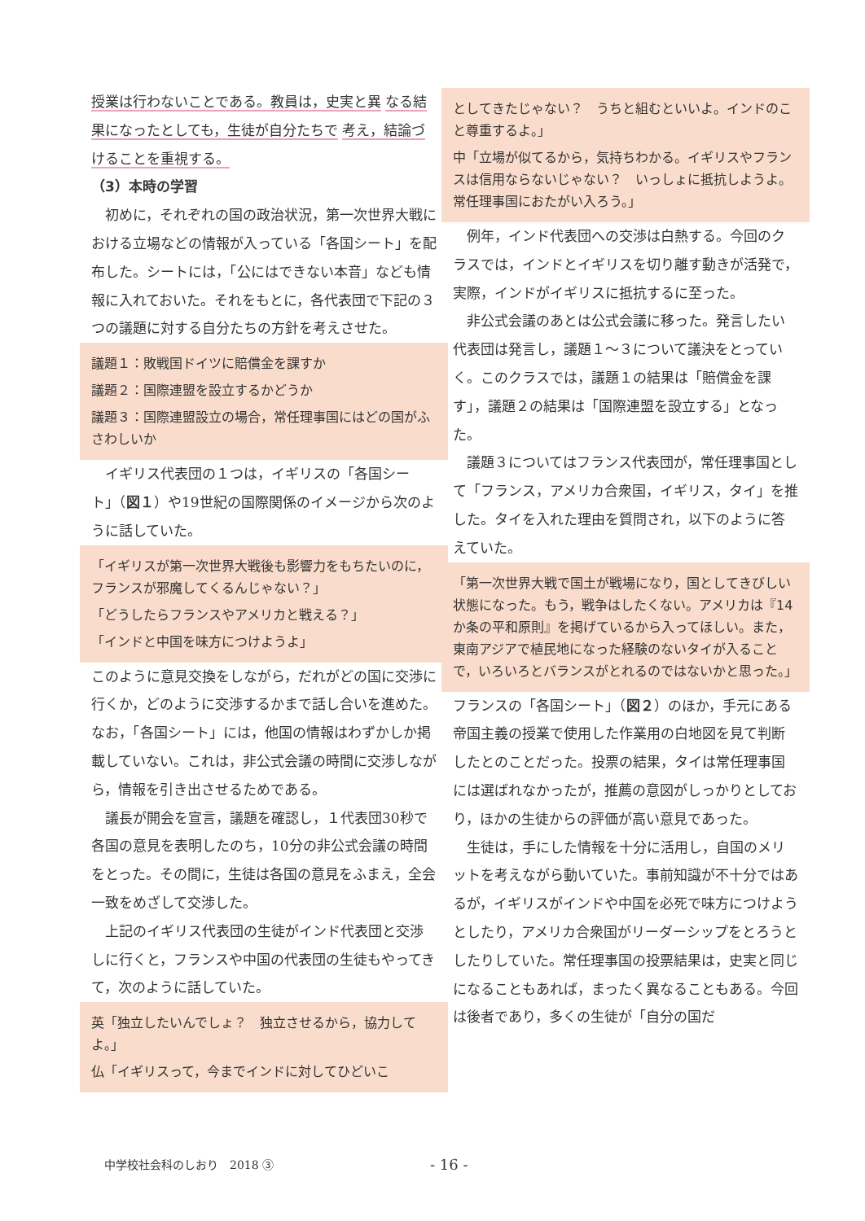授業は行わないことである。教員は，史実と異 なる結果になったとしても，生徒が自分たちで 考え，結論づけることを重視する。
（3）本時の学習
初めに，それぞれの国の政治状況，第一次世界大戦における立場などの情報が入っている「各国シート」を配布した。シートには，「公にはできない本音」なども情報に入れておいた。それをもとに，各代表団で下記の３つの議題に対する自分たちの方針を考えさせた。
議題１：敗戦国ドイツに賠償金を課すか
議題２：国際連盟を設立するかどうか
議題３：国際連盟設立の場合，常任理事国にはどの国がふさわしいか
イギリス代表団の１つは，イギリスの「各国シート」（図１）や19世紀の国際関係のイメージから次のように話していた。
「イギリスが第一次世界大戦後も影響力をもちたいのに，フランスが邪魔してくるんじゃない？」
「どうしたらフランスやアメリカと戦える？」
「インドと中国を味方につけようよ」
このように意見交換をしながら，だれがどの国に交渉に行くか，どのように交渉するかまで話し合いを進めた。なお，「各国シート」には，他国の情報はわずかしか掲載していない。これは，非公式会議の時間に交渉しながら，情報を引き出させるためである。
議長が開会を宣言，議題を確認し，１代表団30秒で各国の意見を表明したのち，10分の非公式会議の時間をとった。その間に，生徒は各国の意見をふまえ，全会一致をめざして交渉した。
上記のイギリス代表団の生徒がインド代表団と交渉しに行くと，フランスや中国の代表団の生徒もやってきて，次のように話していた。
英「独立したいんでしょ？　独立させるから，協力してよ。」
仏「イギリスって，今までインドに対してひどいこ
としてきたじゃない？　うちと組むといいよ。インドのこと尊重するよ。」
中「立場が似てるから，気持ちわかる。イギリスやフランスは信用ならないじゃない？　いっしょに抵抗しようよ。常任理事国におたがい入ろう。」
例年，インド代表団への交渉は白熱する。今回のクラスでは，インドとイギリスを切り離す動きが活発で，実際，インドがイギリスに抵抗するに至った。
非公式会議のあとは公式会議に移った。発言したい代表団は発言し，議題１～３について議決をとっていく。このクラスでは，議題１の結果は「賠償金を課す」，議題２の結果は「国際連盟を設立する」となった。
議題３についてはフランス代表団が，常任理事国として「フランス，アメリカ合衆国，イギリス，タイ」を推した。タイを入れた理由を質問され，以下のように答えていた。
「第一次世界大戦で国土が戦場になり，国としてきびしい状態になった。もう，戦争はしたくない。アメリカは『14か条の平和原則』を掲げているから入ってほしい。また，東南アジアで植民地になった経験のないタイが入ることで，いろいろとバランスがとれるのではないかと思った。」
フランスの「各国シート」（図２）のほか，手元にある帝国主義の授業で使用した作業用の白地図を見て判断したとのことだった。投票の結果，タイは常任理事国には選ばれなかったが，推薦の意図がしっかりとしており，ほかの生徒からの評価が高い意見であった。
生徒は，手にした情報を十分に活用し，自国のメリットを考えながら動いていた。事前知識が不十分ではあるが，イギリスがインドや中国を必死で味方につけようとしたり，アメリカ合衆国がリーダーシップをとろうとしたりしていた。常任理事国の投票結果は，史実と同じになることもあれば，まったく異なることもある。今回は後者であり，多くの生徒が「自分の国だ
中学校社会科のしおり　2018 ③ - 16 -